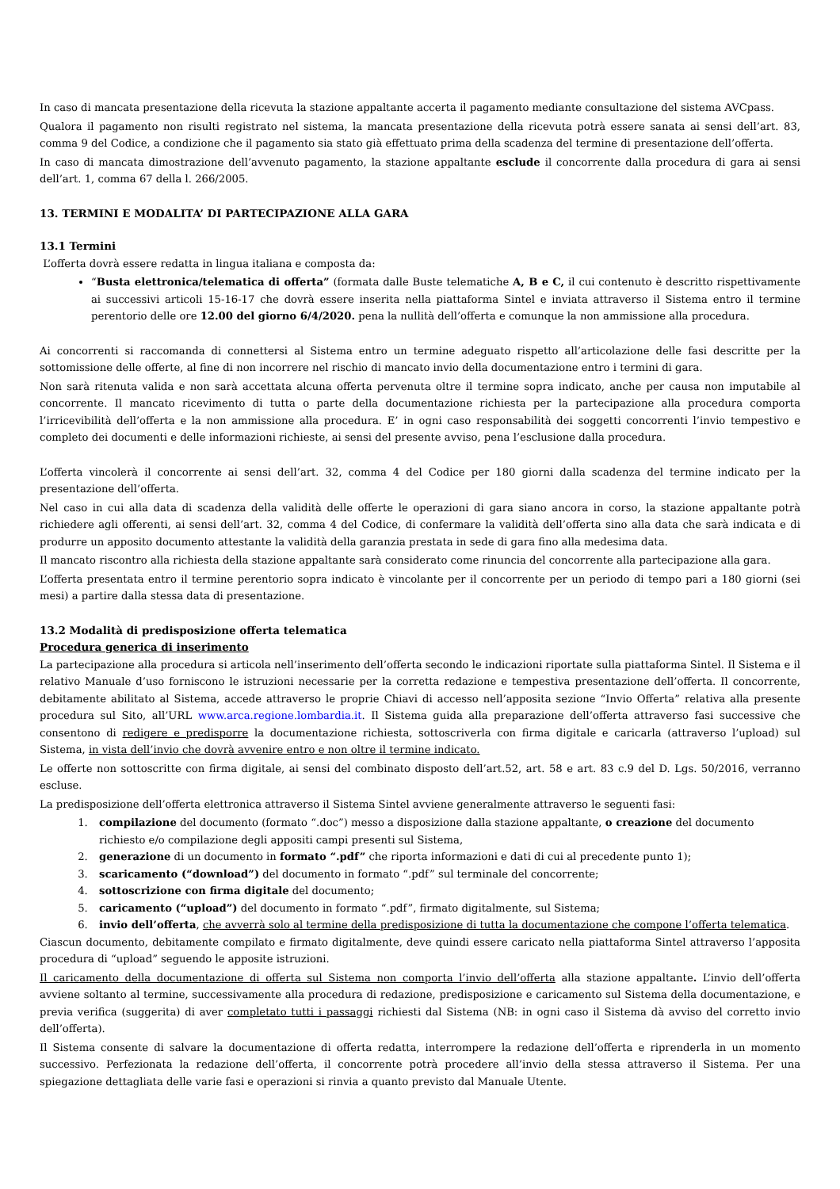In caso di mancata presentazione della ricevuta la stazione appaltante accerta il pagamento mediante consultazione del sistema AVCpass.
Qualora il pagamento non risulti registrato nel sistema, la mancata presentazione della ricevuta potrà essere sanata ai sensi dell’art. 83, comma 9 del Codice, a condizione che il pagamento sia stato già effettuato prima della scadenza del termine di presentazione dell’offerta.
In caso di mancata dimostrazione dell’avvenuto pagamento, la stazione appaltante esclude il concorrente dalla procedura di gara ai sensi dell’art. 1, comma 67 della l. 266/2005.
13. TERMINI E MODALITA’ DI PARTECIPAZIONE ALLA GARA
13.1 Termini
L’offerta dovrà essere redatta in lingua italiana e composta da:
“Busta elettronica/telematica di offerta” (formata dalle Buste telematiche A, B e C, il cui contenuto è descritto rispettivamente ai successivi articoli 15-16-17 che dovrà essere inserita nella piattaforma Sintel e inviata attraverso il Sistema entro il termine perentorio delle ore 12.00 del giorno 6/4/2020. pena la nullità dell’offerta e comunque la non ammissione alla procedura.
Ai concorrenti si raccomanda di connettersi al Sistema entro un termine adeguato rispetto all’articolazione delle fasi descritte per la sottomissione delle offerte, al fine di non incorrere nel rischio di mancato invio della documentazione entro i termini di gara.
Non sarà ritenuta valida e non sarà accettata alcuna offerta pervenuta oltre il termine sopra indicato, anche per causa non imputabile al concorrente. Il mancato ricevimento di tutta o parte della documentazione richiesta per la partecipazione alla procedura comporta l’irricevibilità dell’offerta e la non ammissione alla procedura. E’ in ogni caso responsabilità dei soggetti concorrenti l’invio tempestivo e completo dei documenti e delle informazioni richieste, ai sensi del presente avviso, pena l’esclusione dalla procedura.
L’offerta vincolerà il concorrente ai sensi dell’art. 32, comma 4 del Codice per 180 giorni dalla scadenza del termine indicato per la presentazione dell’offerta.
Nel caso in cui alla data di scadenza della validità delle offerte le operazioni di gara siano ancora in corso, la stazione appaltante potrà richiedere agli offerenti, ai sensi dell’art. 32, comma 4 del Codice, di confermare la validità dell’offerta sino alla data che sarà indicata e di produrre un apposito documento attestante la validità della garanzia prestata in sede di gara fino alla medesima data.
Il mancato riscontro alla richiesta della stazione appaltante sarà considerato come rinuncia del concorrente alla partecipazione alla gara.
L’offerta presentata entro il termine perentorio sopra indicato è vincolante per il concorrente per un periodo di tempo pari a 180 giorni (sei mesi) a partire dalla stessa data di presentazione.
13.2 Modalità di predisposizione offerta telematica
Procedura generica di inserimento
La partecipazione alla procedura si articola nell’inserimento dell’offerta secondo le indicazioni riportate sulla piattaforma Sintel. Il Sistema e il relativo Manuale d’uso forniscono le istruzioni necessarie per la corretta redazione e tempestiva presentazione dell’offerta. Il concorrente, debitamente abilitato al Sistema, accede attraverso le proprie Chiavi di accesso nell’apposita sezione “Invio Offerta” relativa alla presente procedura sul Sito, all’URL www.arca.regione.lombardia.it. Il Sistema guida alla preparazione dell’offerta attraverso fasi successive che consentono di redigere e predisporre la documentazione richiesta, sottoscriverla con firma digitale e caricarla (attraverso l’upload) sul Sistema, in vista dell’invio che dovrà avvenire entro e non oltre il termine indicato.
Le offerte non sottoscritte con firma digitale, ai sensi del combinato disposto dell’art.52, art. 58 e art. 83 c.9 del D. Lgs. 50/2016, verranno escluse.
La predisposizione dell’offerta elettronica attraverso il Sistema Sintel avviene generalmente attraverso le seguenti fasi:
1. compilazione del documento (formato “.doc”) messo a disposizione dalla stazione appaltante, o creazione del documento richiesto e/o compilazione degli appositi campi presenti sul Sistema,
2. generazione di un documento in formato “.pdf” che riporta informazioni e dati di cui al precedente punto 1);
3. scaricamento (“download”) del documento in formato “.pdf” sul terminale del concorrente;
4. sottoscrizione con firma digitale del documento;
5. caricamento (“upload”) del documento in formato “.pdf”, firmato digitalmente, sul Sistema;
6. invio dell’offerta, che avverrà solo al termine della predisposizione di tutta la documentazione che compone l’offerta telematica.
Ciascun documento, debitamente compilato e firmato digitalmente, deve quindi essere caricato nella piattaforma Sintel attraverso l’apposita procedura di “upload” seguendo le apposite istruzioni.
Il caricamento della documentazione di offerta sul Sistema non comporta l’invio dell’offerta alla stazione appaltante. L’invio dell’offerta avviene soltanto al termine, successivamente alla procedura di redazione, predisposizione e caricamento sul Sistema della documentazione, e previa verifica (suggerita) di aver completato tutti i passaggi richiesti dal Sistema (NB: in ogni caso il Sistema dà avviso del corretto invio dell’offerta).
Il Sistema consente di salvare la documentazione di offerta redatta, interrompere la redazione dell’offerta e riprenderla in un momento successivo. Perfezionata la redazione dell’offerta, il concorrente potrà procedere all’invio della stessa attraverso il Sistema. Per una spiegazione dettagliata delle varie fasi e operazioni si rinvia a quanto previsto dal Manuale Utente.